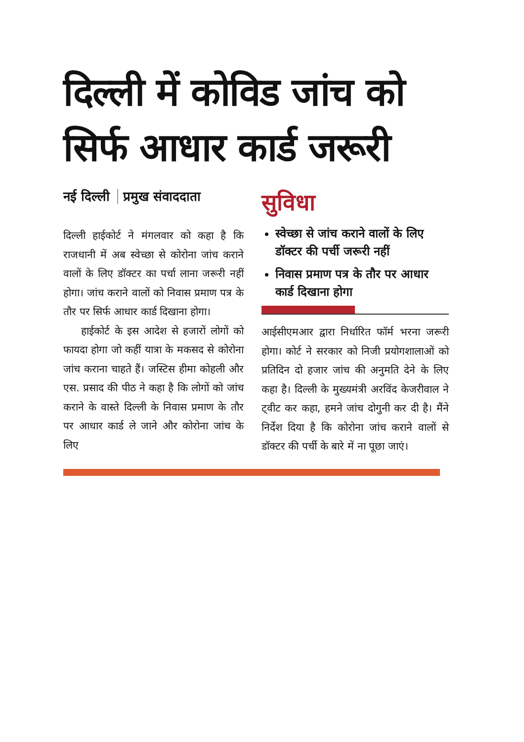दिल्ली में कोविड जांच को सिर्फ आधार कार्ड जरूरी
नई दिल्ली प्रमुख संवाददाता
दिल्ली हाईकोर्ट ने मंगलवार को कहा है कि राजधानी में अब स्वेच्छा से कोरोना जांच कराने वालों के लिए डॉक्टर का पर्चा लाना जरूरी नहीं होगा। जांच कराने वालों को निवास प्रमाण पत्र के तौर पर सिर्फ आधार कार्ड दिखाना होगा।
हाईकोर्ट के इस आदेश से हजारों लोगों को फायदा होगा जो कहीं यात्रा के मकसद से कोरोना जांच कराना चाहते हैं। जस्टिस हीमा कोहली और एस. प्रसाद की पीठ ने कहा है कि लोगों को जांच कराने के वास्ते दिल्ली के निवास प्रमाण के तौर पर आधार कार्ड ले जाने और कोरोना जांच के लिए
सुविधा
स्वेच्छा से जांच कराने वालों के लिए डॉक्टर की पर्ची जरूरी नहीं
निवास प्रमाण पत्र के तौर पर आधार कार्ड दिखाना होगा
आईसीएमआर द्वारा निर्धारित फॉर्म भरना जरूरी होगा। कोर्ट ने सरकार को निजी प्रयोगशालाओं को प्रतिदिन दो हजार जांच की अनुमति देने के लिए कहा है। दिल्ली के मुख्यमंत्री अरविंद केजरीवाल ने ट्वीट कर कहा, हमने जांच दोगुनी कर दी है। मैंने निर्देश दिया है कि कोरोना जांच कराने वालों से डॉक्टर की पर्ची के बारे में ना पूछा जाएं।